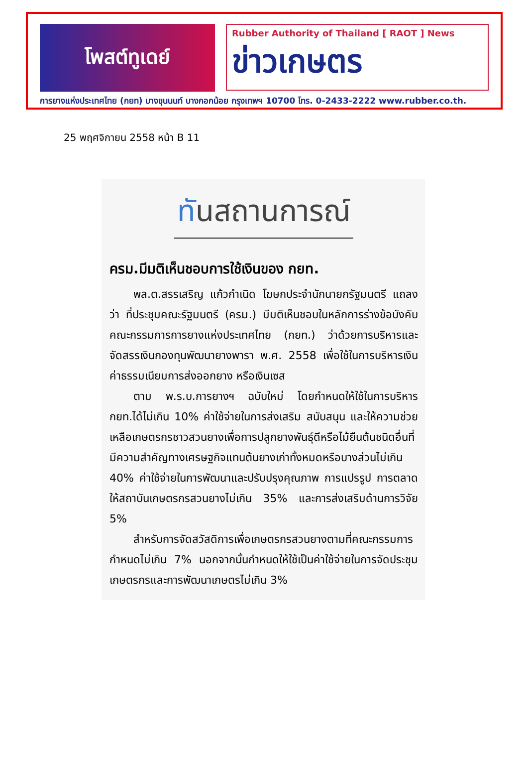โพสต์ทูเดย์
Rubber Authority of Thailand [ RAOT ] News
ข่าวเกษตร
การยางแห่งประเทศไทย (กยท) บางขุนนนท์ บางกอกน้อย กรุงเทพฯ 10700 โทร. 0-2433-2222 www.rubber.co.th.
25 พฤศจิกายน 2558 หน้า B 11
ทันสถานการณ์
ครม.มีมติเห็นชอบการใช้เงินของ กยท.
พล.ต.สรรเสริญ แก้วกำเนิด โฆษกประจำนักนายกรัฐมนตรี แถลงว่า ที่ประชุมคณะรัฐมนตรี (ครม.) มีมติเห็นชอบในหลักการร่างข้อบังคับคณะกรรมการการยางแห่งประเทศไทย (กยท.) ว่าด้วยการบริหารและจัดสรรเงินกองทุนพัฒนายางพารา พ.ศ. 2558 เพื่อใช้ในการบริหารเงินค่าธรรมเนียมการส่งออกยาง หรือเงินเซส
ตาม พ.ร.บ.การยางฯ ฉบับใหม่ โดยกำหนดให้ใช้ในการบริหาร กยท.ได้ไม่เกิน 10% ค่าใช้จ่ายในการส่งเสริม สนับสนุน และให้ความช่วยเหลือเกษตรกรชาวสวนยางเพื่อการปลูกยางพันธุ์ดีหรือไม้ยืนต้นชนิดอื่นที่มีความสำคัญทางเศรษฐกิจแทนต้นยางเก่าทั้งหมดหรือบางส่วนไม่เกิน 40% ค่าใช้จ่ายในการพัฒนาและปรับปรุงคุณภาพ การแปรรูป การตลาดให้สถาบันเกษตรกรสวนยางไม่เกิน 35% และการส่งเสริมด้านการวิจัย 5%
สำหรับการจัดสวัสดิการเพื่อเกษตรกรสวนยางตามที่คณะกรรมการกำหนดไม่เกิน 7% นอกจากนั้นกำหนดให้ใช้เป็นค่าใช้จ่ายในการจัดประชุมเกษตรกรและการพัฒนาเกษตรไม่เกิน 3%